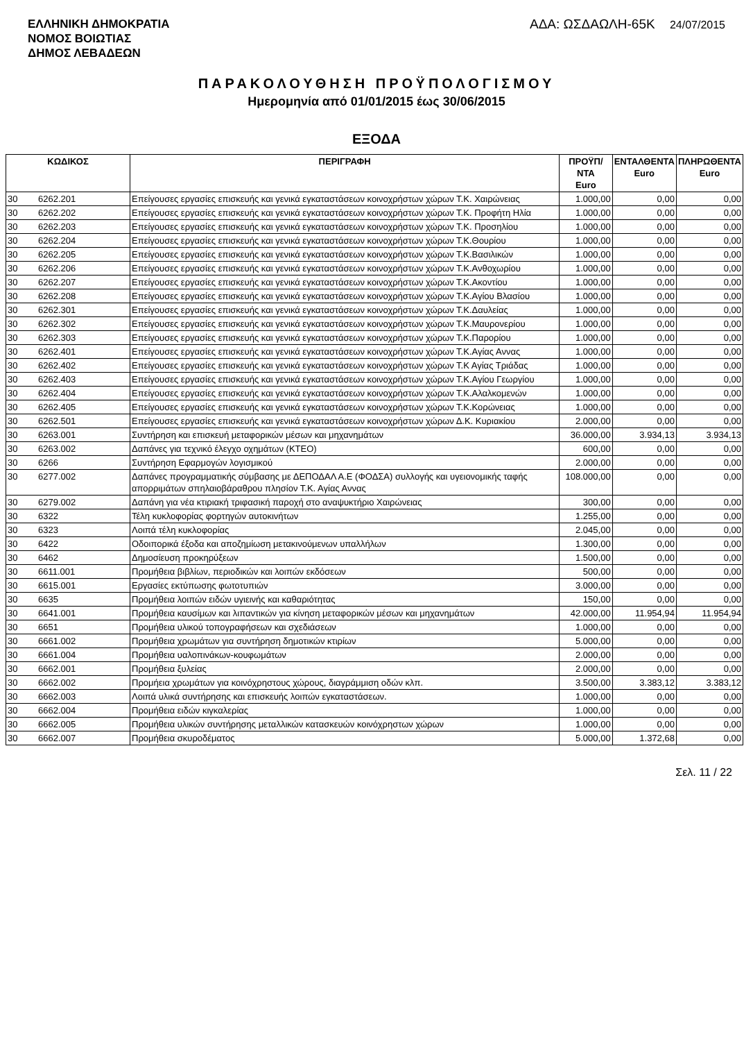ΕΛΛΗΝΙΚΗ ΔΗΜΟΚΡΑΤΙΑ
ΝΟΜΟΣ ΒΟΙΩΤΙΑΣ
ΔΗΜΟΣ ΛΕΒΑΔΕΩΝ
ΑΔΑ: ΩΣΔΑΩΛΗ-65Κ 24/07/2015
ΠΑΡΑΚΟΛΟΥΘΗΣΗ ΠΡΟΫΠΟΛΟΓΙΣΜΟΥ
Ημερομηνία από 01/01/2015 έως 30/06/2015
ΕΞΟΔΑ
| ΚΩΔΙΚΟΣ | | ΠΕΡΙΓΡΑΦΗ | ΠΡΟΫΠ/ΝΤΑ Euro | ΕΝΤΑΛΘΕΝΤΑ Euro | ΠΛΗΡΩΘΕΝΤΑ Euro |
| --- | --- | --- | --- | --- | --- |
| 30 | 6262.201 | Επείγουσες εργασίες επισκευής και γενικά εγκαταστάσεων κοινοχρήστων χώρων Τ.Κ. Χαιρώνειας | 1.000,00 | 0,00 | 0,00 |
| 30 | 6262.202 | Επείγουσες εργασίες επισκευής και γενικά εγκαταστάσεων κοινοχρήστων χώρων Τ.Κ. Προφήτη Ηλία | 1.000,00 | 0,00 | 0,00 |
| 30 | 6262.203 | Επείγουσες εργασίες επισκευής και γενικά εγκαταστάσεων κοινοχρήστων χώρων Τ.Κ. Προσηλίου | 1.000,00 | 0,00 | 0,00 |
| 30 | 6262.204 | Επείγουσες εργασίες επισκευής και γενικά εγκαταστάσεων κοινοχρήστων χώρων Τ.Κ.Θουρίου | 1.000,00 | 0,00 | 0,00 |
| 30 | 6262.205 | Επείγουσες εργασίες επισκευής και γενικά εγκαταστάσεων κοινοχρήστων χώρων Τ.Κ.Βασιλικών | 1.000,00 | 0,00 | 0,00 |
| 30 | 6262.206 | Επείγουσες εργασίες επισκευής και γενικά εγκαταστάσεων κοινοχρήστων χώρων Τ.Κ.Ανθοχωρίου | 1.000,00 | 0,00 | 0,00 |
| 30 | 6262.207 | Επείγουσες εργασίες επισκευής και γενικά εγκαταστάσεων κοινοχρήστων χώρων Τ.Κ.Ακοντίου | 1.000,00 | 0,00 | 0,00 |
| 30 | 6262.208 | Επείγουσες εργασίες επισκευής και γενικά εγκαταστάσεων κοινοχρήστων χώρων Τ.Κ.Αγίου Βλασίου | 1.000,00 | 0,00 | 0,00 |
| 30 | 6262.301 | Επείγουσες εργασίες επισκευής και γενικά εγκαταστάσεων κοινοχρήστων χώρων Τ.Κ.Δαυλείας | 1.000,00 | 0,00 | 0,00 |
| 30 | 6262.302 | Επείγουσες εργασίες επισκευής και γενικά εγκαταστάσεων κοινοχρήστων χώρων Τ.Κ.Μαυρονερίου | 1.000,00 | 0,00 | 0,00 |
| 30 | 6262.303 | Επείγουσες εργασίες επισκευής και γενικά εγκαταστάσεων κοινοχρήστων χώρων Τ.Κ.Παρορίου | 1.000,00 | 0,00 | 0,00 |
| 30 | 6262.401 | Επείγουσες εργασίες επισκευής και γενικά εγκαταστάσεων κοινοχρήστων χώρων Τ.Κ.Αγίας Αννας | 1.000,00 | 0,00 | 0,00 |
| 30 | 6262.402 | Επείγουσες εργασίες επισκευής και γενικά εγκαταστάσεων κοινοχρήστων χώρων Τ.Κ Αγίας Τριάδας | 1.000,00 | 0,00 | 0,00 |
| 30 | 6262.403 | Επείγουσες εργασίες επισκευής και γενικά εγκαταστάσεων κοινοχρήστων χώρων Τ.Κ.Αγίου Γεωργίου | 1.000,00 | 0,00 | 0,00 |
| 30 | 6262.404 | Επείγουσες εργασίες επισκευής και γενικά εγκαταστάσεων κοινοχρήστων χώρων Τ.Κ.Αλαλκομενών | 1.000,00 | 0,00 | 0,00 |
| 30 | 6262.405 | Επείγουσες εργασίες επισκευής και γενικά εγκαταστάσεων κοινοχρήστων χώρων Τ.Κ.Κορώνειας | 1.000,00 | 0,00 | 0,00 |
| 30 | 6262.501 | Επείγουσες εργασίες επισκευής και γενικά εγκαταστάσεων κοινοχρήστων χώρων Δ.Κ. Κυριακίου | 2.000,00 | 0,00 | 0,00 |
| 30 | 6263.001 | Συντήρηση και επισκευή μεταφορικών μέσων και μηχανημάτων | 36.000,00 | 3.934,13 | 3.934,13 |
| 30 | 6263.002 | Δαπάνες για τεχνικό έλεγχο οχημάτων (ΚΤΕΟ) | 600,00 | 0,00 | 0,00 |
| 30 | 6266 | Συντήρηση Εφαρμογών λογισμικού | 2.000,00 | 0,00 | 0,00 |
| 30 | 6277.002 | Δαπάνες προγραμματικής σύμβασης με ΔΕΠΟΔΑΛ Α.Ε (ΦΟΔΣΑ) συλλογής και υγειονομικής ταφής απορριμάτων σπηλαιοβάραθρου πλησίον Τ.Κ. Αγίας Αννας | 108.000,00 | 0,00 | 0,00 |
| 30 | 6279.002 | Δαπάνη για νέα κτιριακή τριφασική παροχή στο αναψυκτήριο Χαιρώνειας | 300,00 | 0,00 | 0,00 |
| 30 | 6322 | Τέλη κυκλοφορίας φορτηγών αυτοκινήτων | 1.255,00 | 0,00 | 0,00 |
| 30 | 6323 | Λοιπά τέλη κυκλοφορίας | 2.045,00 | 0,00 | 0,00 |
| 30 | 6422 | Οδοιπορικά έξοδα και αποζημίωση μετακινούμενων υπαλλήλων | 1.300,00 | 0,00 | 0,00 |
| 30 | 6462 | Δημοσίευση προκηρύξεων | 1.500,00 | 0,00 | 0,00 |
| 30 | 6611.001 | Προμήθεια βιβλίων, περιοδικών και λοιπών εκδόσεων | 500,00 | 0,00 | 0,00 |
| 30 | 6615.001 | Εργασίες εκτύπωσης φωτοτυπιών | 3.000,00 | 0,00 | 0,00 |
| 30 | 6635 | Προμήθεια λοιπών ειδών υγιεινής και καθαριότητας | 150,00 | 0,00 | 0,00 |
| 30 | 6641.001 | Προμήθεια καυσίμων και λιπαντικών για κίνηση μεταφορικών μέσων και μηχανημάτων | 42.000,00 | 11.954,94 | 11.954,94 |
| 30 | 6651 | Προμήθεια υλικού τοπογραφήσεων και σχεδιάσεων | 1.000,00 | 0,00 | 0,00 |
| 30 | 6661.002 | Προμήθεια χρωμάτων για συντήρηση δημοτικών κτιρίων | 5.000,00 | 0,00 | 0,00 |
| 30 | 6661.004 | Προμήθεια υαλοπινάκων-κουφωμάτων | 2.000,00 | 0,00 | 0,00 |
| 30 | 6662.001 | Προμήθεια ξυλείας | 2.000,00 | 0,00 | 0,00 |
| 30 | 6662.002 | Προμήεια χρωμάτων για κοινόχρηστους χώρους, διαγράμμιση οδών κλπ. | 3.500,00 | 3.383,12 | 3.383,12 |
| 30 | 6662.003 | Λοιπά υλικά συντήρησης και επισκευής λοιπών εγκαταστάσεων. | 1.000,00 | 0,00 | 0,00 |
| 30 | 6662.004 | Προμήθεια ειδών κιγκαλερίας | 1.000,00 | 0,00 | 0,00 |
| 30 | 6662.005 | Προμήθεια υλικών συντήρησης μεταλλικών κατασκευών κοινόχρηστων χώρων | 1.000,00 | 0,00 | 0,00 |
| 30 | 6662.007 | Προμήθεια σκυροδέματος | 5.000,00 | 1.372,68 | 0,00 |
Σελ. 11 / 22